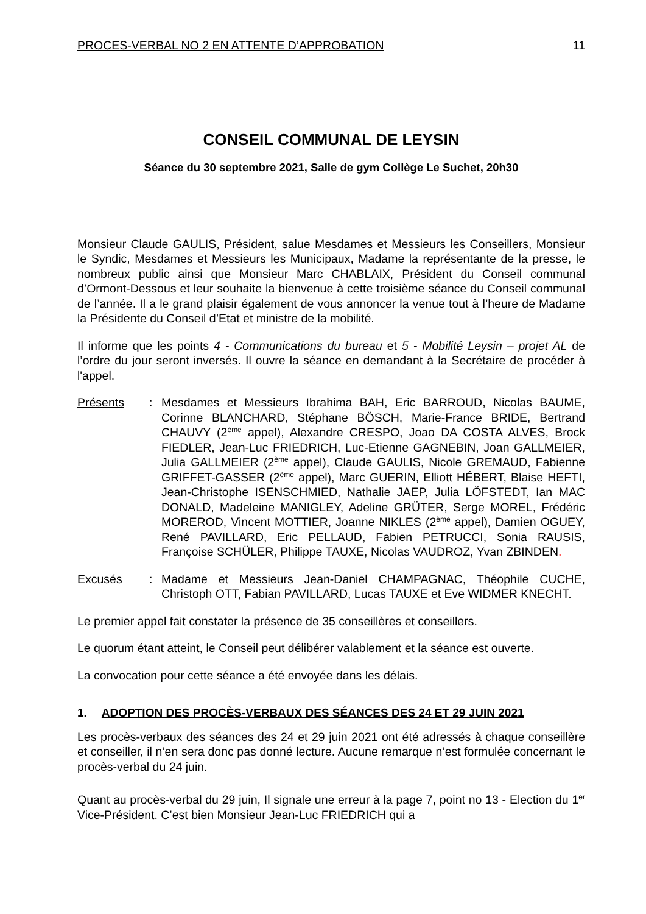PROCES-VERBAL NO 2 EN ATTENTE D’APPROBATION 11
CONSEIL COMMUNAL DE LEYSIN
Séance du 30 septembre 2021, Salle de gym Collège Le Suchet, 20h30
Monsieur Claude GAULIS, Président, salue Mesdames et Messieurs les Conseillers, Monsieur le Syndic, Mesdames et Messieurs les Municipaux, Madame la représentante de la presse, le nombreux public ainsi que Monsieur Marc CHABLAIX, Président du Conseil communal d’Ormont-Dessous et leur souhaite la bienvenue à cette troisième séance du Conseil communal de l’année. Il a le grand plaisir également de vous annoncer la venue tout à l’heure de Madame la Présidente du Conseil d’Etat et ministre de la mobilité.
Il informe que les points 4 - Communications du bureau et 5 - Mobilité Leysin – projet AL de l’ordre du jour seront inversés. Il ouvre la séance en demandant à la Secrétaire de procéder à l'appel.
Présents: Mesdames et Messieurs Ibrahima BAH, Eric BARROUD, Nicolas BAUME, Corinne BLANCHARD, Stéphane BÖSCH, Marie-France BRIDE, Bertrand CHAUVY (2<sup>ème</sup> appel), Alexandre CRESPO, Joao DA COSTA ALVES, Brock FIEDLER, Jean-Luc FRIEDRICH, Luc-Etienne GAGNEBIN, Joan GALLMEIER, Julia GALLMEIER (2<sup>ème</sup> appel), Claude GAULIS, Nicole GREMAUD, Fabienne GRIFFET-GASSER (2<sup>ème</sup> appel), Marc GUERIN, Elliott HÉBERT, Blaise HEFTI, Jean-Christophe ISENSCHMIED, Nathalie JAEP, Julia LÖFSTEDT, Ian MAC DONALD, Madeleine MANIGLEY, Adeline GRÜTER, Serge MOREL, Frédéric MOREROD, Vincent MOTTIER, Joanne NIKLES (2<sup>ème</sup> appel), Damien OGUEY, René PAVILLARD, Eric PELLAUD, Fabien PETRUCCI, Sonia RAUSIS, Françoise SCHÜLER, Philippe TAUXE, Nicolas VAUDROZ, Yvan ZBINDEN.
Excusés: Madame et Messieurs Jean-Daniel CHAMPAGNAC, Théophile CUCHE, Christoph OTT, Fabian PAVILLARD, Lucas TAUXE et Eve WIDMER KNECHT.
Le premier appel fait constater la présence de 35 conseillères et conseillers.
Le quorum étant atteint, le Conseil peut délibérer valablement et la séance est ouverte.
La convocation pour cette séance a été envoyée dans les délais.
1. ADOPTION DES PROCÈS-VERBAUX DES SÉANCES DES 24 ET 29 JUIN 2021
Les procès-verbaux des séances des 24 et 29 juin 2021 ont été adressés à chaque conseillère et conseiller, il n’en sera donc pas donné lecture. Aucune remarque n’est formulée concernant le procès-verbal du 24 juin.
Quant au procès-verbal du 29 juin, Il signale une erreur à la page 7, point no 13 - Election du 1<sup>er</sup> Vice-Président. C’est bien Monsieur Jean-Luc FRIEDRICH qui a